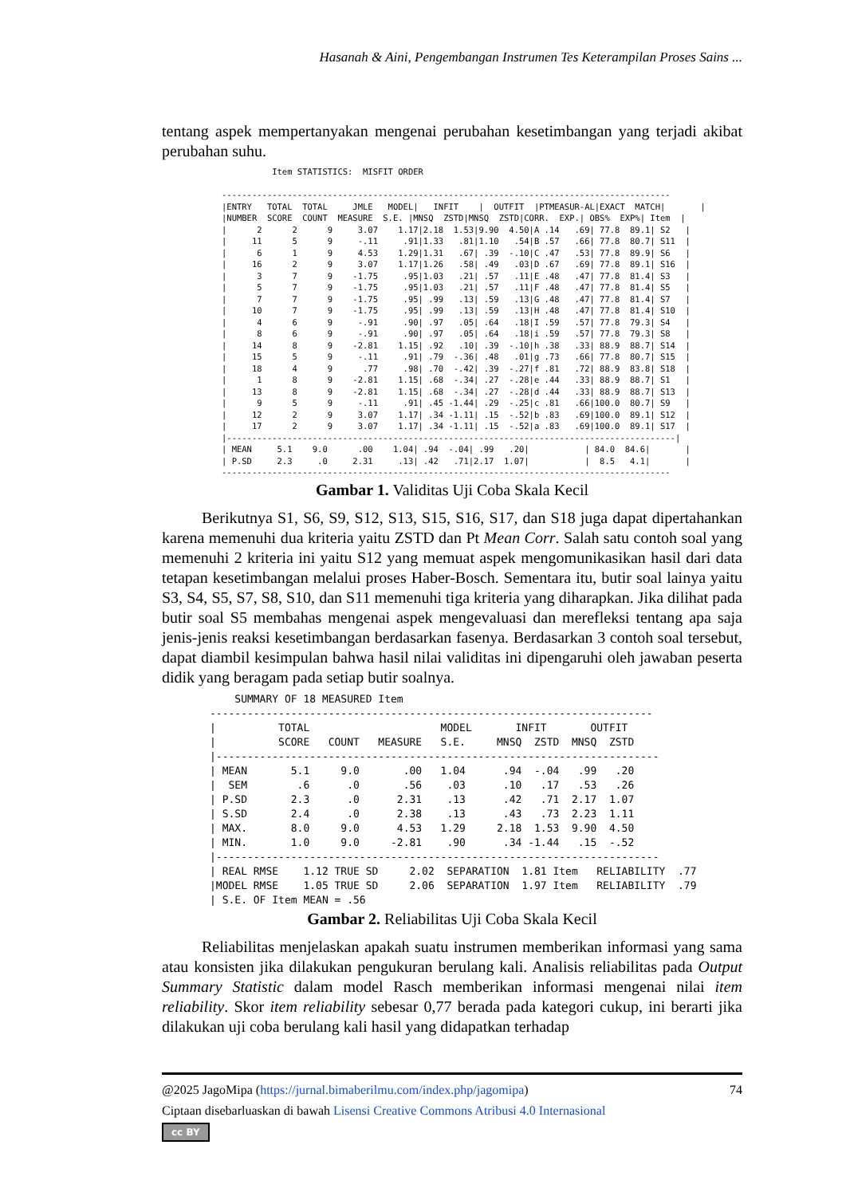Hasanah & Aini, Pengembangan Instrumen Tes Keterampilan Proses Sains ...
tentang aspek mempertanyakan mengenai perubahan kesetimbangan yang terjadi akibat perubahan suhu.
          Item STATISTICS:  MISFIT ORDER

-----------------------------------------------------------------------------------------
|ENTRY   TOTAL  TOTAL     JMLE   MODEL|   INFIT    |  OUTFIT  |PTMEASUR-AL|EXACT  MATCH|       |
|NUMBER  SCORE  COUNT  MEASURE  S.E. |MNSQ  ZSTD|MNSQ  ZSTD|CORR.  EXP.| OBS%  EXP%| Item  |
|      2      2      9     3.07    1.17|2.18  1.53|9.90  4.50|A .14   .69| 77.8  89.1| S2   |
|     11      5      9     -.11     .91|1.33   .81|1.10   .54|B .57   .66| 77.8  80.7| S11  |
|      6      1      9     4.53    1.29|1.31   .67| .39  -.10|C .47   .53| 77.8  89.9| S6   |
|     16      2      9     3.07    1.17|1.26   .58| .49   .03|D .67   .69| 77.8  89.1| S16  |
|      3      7      9    -1.75     .95|1.03   .21| .57   .11|E .48   .47| 77.8  81.4| S3   |
|      5      7      9    -1.75     .95|1.03   .21| .57   .11|F .48   .47| 77.8  81.4| S5   |
|      7      7      9    -1.75     .95| .99   .13| .59   .13|G .48   .47| 77.8  81.4| S7   |
|     10      7      9    -1.75     .95| .99   .13| .59   .13|H .48   .47| 77.8  81.4| S10  |
|      4      6      9     -.91     .90| .97   .05| .64   .18|I .59   .57| 77.8  79.3| S4   |
|      8      6      9     -.91     .90| .97   .05| .64   .18|i .59   .57| 77.8  79.3| S8   |
|     14      8      9    -2.81    1.15| .92   .10| .39  -.10|h .38   .33| 88.9  88.7| S14  |
|     15      5      9     -.11     .91| .79  -.36| .48   .01|g .73   .66| 77.8  80.7| S15  |
|     18      4      9      .77     .98| .70  -.42| .39  -.27|f .81   .72| 88.9  83.8| S18  |
|      1      8      9    -2.81    1.15| .68  -.34| .27  -.28|e .44   .33| 88.9  88.7| S1   |
|     13      8      9    -2.81    1.15| .68  -.34| .27  -.28|d .44   .33| 88.9  88.7| S13  |
|      9      5      9     -.11     .91| .45 -1.44| .29  -.25|c .81   .66|100.0  80.7| S9   |
|     12      2      9     3.07    1.17| .34 -1.11| .15  -.52|b .83   .69|100.0  89.1| S12  |
|     17      2      9     3.07    1.17| .34 -1.11| .15  -.52|a .83   .69|100.0  89.1| S17  |
|-----------------------------------------------------------------------------------------|
| MEAN     5.1    9.0      .00    1.04| .94  -.04| .99   .20|           | 84.0  84.6|       |
| P.SD     2.3     .0     2.31     .13| .42   .71|2.17  1.07|           |  8.5   4.1|       |
-----------------------------------------------------------------------------------------
Gambar 1. Validitas Uji Coba Skala Kecil
Berikutnya S1, S6, S9, S12, S13, S15, S16, S17, dan S18 juga dapat dipertahankan karena memenuhi dua kriteria yaitu ZSTD dan Pt Mean Corr. Salah satu contoh soal yang memenuhi 2 kriteria ini yaitu S12 yang memuat aspek mengomunikasikan hasil dari data tetapan kesetimbangan melalui proses Haber-Bosch. Sementara itu, butir soal lainya yaitu S3, S4, S5, S7, S8, S10, dan S11 memenuhi tiga kriteria yang diharapkan. Jika dilihat pada butir soal S5 membahas mengenai aspek mengevaluasi dan merefleksi tentang apa saja jenis-jenis reaksi kesetimbangan berdasarkan fasenya. Berdasarkan 3 contoh soal tersebut, dapat diambil kesimpulan bahwa hasil nilai validitas ini dipengaruhi oleh jawaban peserta didik yang beragam pada setiap butir soalnya.
    SUMMARY OF 18 MEASURED Item
-----------------------------------------------------------------------
|          TOTAL                     MODEL       INFIT       OUTFIT
|          SCORE   COUNT   MEASURE   S.E.     MNSQ  ZSTD  MNSQ  ZSTD
|-----------------------------------------------------------------------
| MEAN       5.1     9.0       .00   1.04      .94  -.04   .99   .20
|  SEM        .6      .0       .56    .03      .10   .17   .53   .26
| P.SD       2.3      .0      2.31    .13      .42   .71  2.17  1.07
| S.SD       2.4      .0      2.38    .13      .43   .73  2.23  1.11
| MAX.       8.0     9.0      4.53   1.29     2.18  1.53  9.90  4.50
| MIN.       1.0     9.0     -2.81    .90      .34 -1.44   .15  -.52
|-----------------------------------------------------------------------
| REAL RMSE    1.12 TRUE SD     2.02  SEPARATION  1.81 Item   RELIABILITY  .77
|MODEL RMSE    1.05 TRUE SD     2.06  SEPARATION  1.97 Item   RELIABILITY  .79
| S.E. OF Item MEAN = .56
Gambar 2. Reliabilitas Uji Coba Skala Kecil
Reliabilitas menjelaskan apakah suatu instrumen memberikan informasi yang sama atau konsisten jika dilakukan pengukuran berulang kali. Analisis reliabilitas pada Output Summary Statistic dalam model Rasch memberikan informasi mengenai nilai item reliability. Skor item reliability sebesar 0,77 berada pada kategori cukup, ini berarti jika dilakukan uji coba berulang kali hasil yang didapatkan terhadap
@2025 JagoMipa (https://jurnal.bimaberilmu.com/index.php/jagomipa) 74
Ciptaan disebarluaskan di bawah Lisensi Creative Commons Atribusi 4.0 Internasional
cc BY